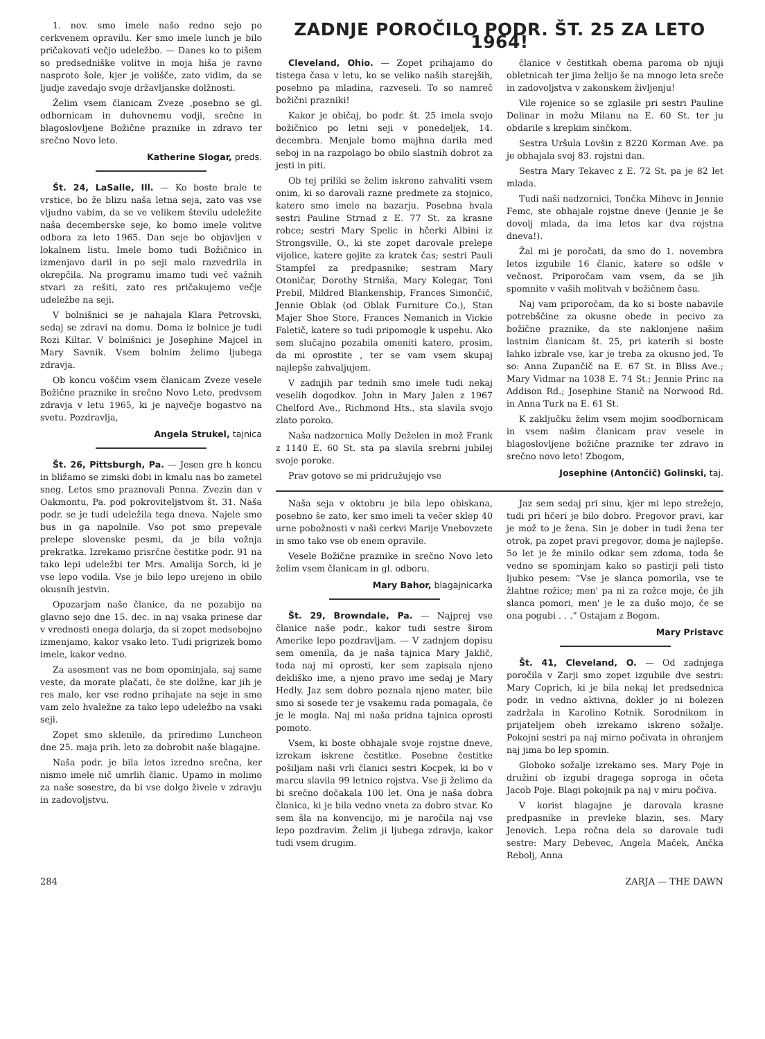1. nov. smo imele našo redno sejo po cerkvenem opravilu. Ker smo imele lunch je bilo pričakovati večjo udeležbo. — Danes ko to pišem so predsedniške volitve in moja hiša je ravno nasproto šole, kjer je volišče, zato vidim, da se ljudje zavedajo svoje državljanske dolžnosti.
Želim vsem članicam Zveze ,posebno se gl. odbornicam in duhovnemu vodji, srečne in blagoslovljene Božične praznike in zdravo ter srečno Novo leto.
Katherine Slogar, preds.
Št. 24, LaSalle, Ill. — Ko boste brale te vrstice, bo že blizu naša letna seja, zato vas vse vljudno vabim, da se ve velikem številu udeležite naša decemberske seje, ko bomo imele volitve odbora za leto 1965. Dan seje bo objavljen v lokalnem listu. Imele bomo tudi Božičnico in izmenjavo daril in po seji malo razvedrila in okrepčila. Na programu imamo tudi več važnih stvari za rešiti, zato res pričakujemo večje udeležbe na seji.
V bolnišnici se je nahajala Klara Petrovski, sedaj se zdravi na domu. Doma iz bolnice je tudi Rozi Kiltar. V bolnišnici je Josephine Majcel in Mary Savnik. Vsem bolnim želimo ljubega zdravja.
Ob koncu voščim vsem članicam Zveze vesele Božične praznike in srečno Novo Leto, predvsem zdravja v letu 1965, ki je največje bogastvo na svetu. Pozdravlja,
Angela Strukel, tajnica
Št. 26, Pittsburgh, Pa. — Jesen gre h koncu in bližamo se zimski dobi in kmalu nas bo zametel sneg. Letos smo praznovali Penna. Zvezin dan v Oakmontu, Pa. pod pokroviteljstvom št. 31. Naša podr. se je tudi udeležila tega dneva. Najele smo bus in ga napolnile. Vso pot smo prepevale prelepe slovenske pesmi, da je bila vožnja prekratka. Izrekamo prisrčne čestitke podr. 91 na tako lepi udeležbi ter Mrs. Amalija Sorch, ki je vse lepo vodila. Vse je bilo lepo urejeno in obilo okusnih jestvin.
Opozarjam naše članice, da ne pozabijo na glavno sejo dne 15. dec. in naj vsaka prinese dar v vrednosti enega dolarja, da si zopet medsebojno izmenjamo, kakor vsako leto. Tudi prigrizek bomo imele, kakor vedno.
Za asesment vas ne bom opominjala, saj same veste, da morate plačati, če ste dolžne, kar jih je res malo, ker vse redno prihajate na seje in smo vam zelo hvaležne za tako lepo udeležbo na vsaki seji.
Zopet smo sklenile, da priredimo Luncheon dne 25. maja prih. leto za dobrobit naše blagajne.
Naša podr. je bila letos izredno srečna, ker nismo imele nič umrlih članic. Upamo in molimo za naše sosestre, da bi vse dolgo živele v zdravju in zadovoljstvu.
ZADNJE POROČILO PODR. ŠT. 25 ZA LETO 1964!
Cleveland, Ohio. — Zopet prihajamo do tistega časa v letu, ko se veliko naših starejših, posebno pa mladina, razveseli. To so namreč božični prazniki!
Kakor je običaj, bo podr. št. 25 imela svojo božičnico po letni seji v ponedeljek, 14. decembra. Menjale bomo majhna darila med seboj in na razpolago bo obilo slastnih dobrot za jesti in piti.
Ob tej priliki se želim iskreno zahvaliti vsem onim, ki so darovali razne predmete za stojnico, katero smo imele na bazarju. Posebna hvala sestri Pauline Strnad z E. 77 St. za krasne robce; sestri Mary Spelic in hčerki Albini iz Strongsville, O., ki ste zopet darovale prelepe vijolice, katere gojite za kratek čas; sestri Pauli Stampfel za predpasnike; sestram Mary Otoničar, Dorothy Strniša, Mary Kolegar, Toni Prebil, Mildred Blankenship, Frances Simončič, Jennie Oblak (od Oblak Furniture Co.), Stan Majer Shoe Store, Frances Nemanich in Vickie Faletič, katere so tudi pripomogle k uspehu. Ako sem slučajno pozabila omeniti katero, prosim, da mi oprostite , ter se vam vsem skupaj najlepše zahvaljujem.
V zadnjih par tednih smo imele tudi nekaj veselih dogodkov. John in Mary Jalen z 1967 Chelford Ave., Richmond Hts., sta slavila svojo zlato poroko.
Naša nadzornica Molly Deželen in mož Frank z 1140 E. 60 St. sta pa slavila srebrni jubilej svoje poroke.
Prav gotovo se mi pridružujejo vse
članice v čestitkah obema paroma ob njuji obletnicah ter jima želijo še na mnogo leta sreče in zadovoljstva v zakonskem življenju!
Vile rojenice so se zglasile pri sestri Pauline Dolinar in možu Milanu na E. 60 St. ter ju obdarile s krepkim sinčkom.
Sestra Uršula Lovšin z 8220 Korman Ave. pa je obhajala svoj 83. rojstni dan.
Sestra Mary Tekavec z E. 72 St. pa je 82 let mlada.
Tudi naši nadzornici, Tončka Mihevc in Jennie Femc, ste obhajale rojstne dneve (Jennie je še dovolj mlada, da ima letos kar dva rojstna dneva!).
Žal mi je poročati, da smo do 1. novembra letos izgubile 16 članic, katere so odšle v večnost. Priporočam vam vsem, da se jih spomnite v vaših molitvah v božičnem času.
Naj vam priporočam, da ko si boste nabavile potrebščine za okusne obede in pecivo za božične praznike, da ste naklonjene našim lastnim članicam št. 25, pri katerih si boste lahko izbrale vse, kar je treba za okusno jed. Te so: Anna Zupančič na E. 67 St. in Bliss Ave.; Mary Vidmar na 1038 E. 74 St.; Jennie Princ na Addison Rd.; Josephine Stanič na Norwood Rd. in Anna Turk na E. 61 St.
K zaključku želim vsem mojim soodbornicam in vsem našim članicam prav vesele in blagoslovljene božične praznike ter zdravo in srečno novo leto! Zbogom,
Josephine (Antončič) Golinski, taj.
Naša seja v oktobru je bila lepo obiskana, posebno še zato, ker smo imeli ta večer sklep 40 urne pobožnosti v naši cerkvi Marije Vnebovzete in smo tako vse ob enem opravile.
Vesele Božične praznike in srečno Novo leto želim vsem članicam in gl. odboru.
Mary Bahor, blagajnicarka
Št. 29, Browndale, Pa. — Najprej vse članice naše podr., kakor tudi sestre širom Amerike lepo pozdravljam. — V zadnjem dopisu sem omenila, da je naša tajnica Mary Jaklič, toda naj mi oprosti, ker sem zapisala njeno dekliško ime, a njeno pravo ime sedaj je Mary Hedly. Jaz sem dobro poznala njeno mater, bile smo si sosede ter je vsakemu rada pomagala, če je le mogla. Naj mi naša pridna tajnica oprosti pomoto.
Vsem, ki boste obhajale svoje rojstne dneve, izrekam iskrene čestitke. Posebne čestitke pošiljam naši vrli članici sestri Kocpek, ki bo v marcu slavila 99 letnico rojstva. Vse ji želimo da bi srečno dočakala 100 let. Ona je naša dobra članica, ki je bila vedno vneta za dobro stvar. Ko sem šla na konvencijo, mi je naročila naj vse lepo pozdravim. Želim ji ljubega zdravja, kakor tudi vsem drugim.
Jaz sem sedaj pri sinu, kjer mi lepo strežejo, tudi pri hčeri je bilo dobro. Pregovor pravi, kar je mož to je žena. Sin je dober in tudi žena ter otrok, pa zopet pravi pregovor, doma je najlepše. 5o let je že minilo odkar sem zdoma, toda še vedno se spominjam kako so pastirji peli tisto ljubko pesem: “Vse je slanca pomorila, vse te žlahtne rožice; men' pa ni za rožce moje, če jih slanca pomori, men' je le za dušo mojo, če se ona pogubi . . .” Ostajam z Bogom.
Mary Pristavc
Št. 41, Cleveland, O. — Od zadnjega poročila v Zarji smo zopet izgubile dve sestri: Mary Coprich, ki je bila nekaj let predsednica podr. in vedno aktivna, dokler jo ni bolezen zadržala in Karolino Kotnik. Sorodnikom in prijateljem obeh izrekamo iskreno sožalje. Pokojni sestri pa naj mirno počivata in ohranjem naj jima bo lep spomin.
Globoko sožalje izrekamo ses. Mary Poje in družini ob izgubi dragega soproga in očeta Jacob Poje. Blagi pokojnik pa naj v miru počiva.
V korist blagajne je darovala krasne predpasnike in prevleke blazin, ses. Mary Jenovich. Lepa ročna dela so darovale tudi sestre: Mary Debevec, Angela Maček, Ančka Rebolj, Anna
284 ZARJA — THE DAWN